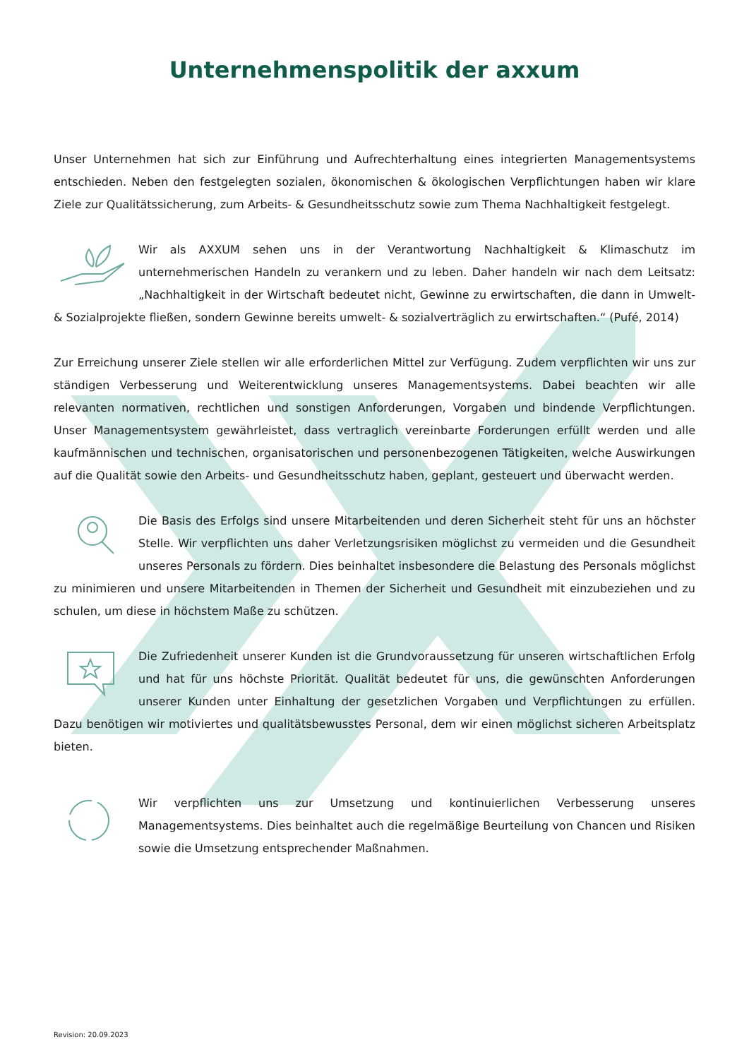Unternehmenspolitik der axxum
Unser Unternehmen hat sich zur Einführung und Aufrechterhaltung eines integrierten Managementsystems entschieden. Neben den festgelegten sozialen, ökonomischen & ökologischen Verpflichtungen haben wir klare Ziele zur Qualitätssicherung, zum Arbeits- & Gesundheitsschutz sowie zum Thema Nachhaltigkeit festgelegt.
Wir als AXXUM sehen uns in der Verantwortung Nachhaltigkeit & Klimaschutz im unternehmerischen Handeln zu verankern und zu leben. Daher handeln wir nach dem Leitsatz: „Nachhaltigkeit in der Wirtschaft bedeutet nicht, Gewinne zu erwirtschaften, die dann in Umwelt- & Sozialprojekte fließen, sondern Gewinne bereits umwelt- & sozialverträglich zu erwirtschaften.“ (Pufé, 2014)
Zur Erreichung unserer Ziele stellen wir alle erforderlichen Mittel zur Verfügung. Zudem verpflichten wir uns zur ständigen Verbesserung und Weiterentwicklung unseres Managementsystems. Dabei beachten wir alle relevanten normativen, rechtlichen und sonstigen Anforderungen, Vorgaben und bindende Verpflichtungen. Unser Managementsystem gewährleistet, dass vertraglich vereinbarte Forderungen erfüllt werden und alle kaufmännischen und technischen, organisatorischen und personenbezogenen Tätigkeiten, welche Auswirkungen auf die Qualität sowie den Arbeits- und Gesundheitsschutz haben, geplant, gesteuert und überwacht werden.
Die Basis des Erfolgs sind unsere Mitarbeitenden und deren Sicherheit steht für uns an höchster Stelle. Wir verpflichten uns daher Verletzungsrisiken möglichst zu vermeiden und die Gesundheit unseres Personals zu fördern. Dies beinhaltet insbesondere die Belastung des Personals möglichst zu minimieren und unsere Mitarbeitenden in Themen der Sicherheit und Gesundheit mit einzubeziehen und zu schulen, um diese in höchstem Maße zu schützen.
Die Zufriedenheit unserer Kunden ist die Grundvoraussetzung für unseren wirtschaftlichen Erfolg und hat für uns höchste Priorität. Qualität bedeutet für uns, die gewünschten Anforderungen unserer Kunden unter Einhaltung der gesetzlichen Vorgaben und Verpflichtungen zu erfüllen. Dazu benötigen wir motiviertes und qualitätsbewusstes Personal, dem wir einen möglichst sicheren Arbeitsplatz bieten.
Wir verpflichten uns zur Umsetzung und kontinuierlichen Verbesserung unseres Managementsystems. Dies beinhaltet auch die regelmäßige Beurteilung von Chancen und Risiken sowie die Umsetzung entsprechender Maßnahmen.
Revision: 20.09.2023